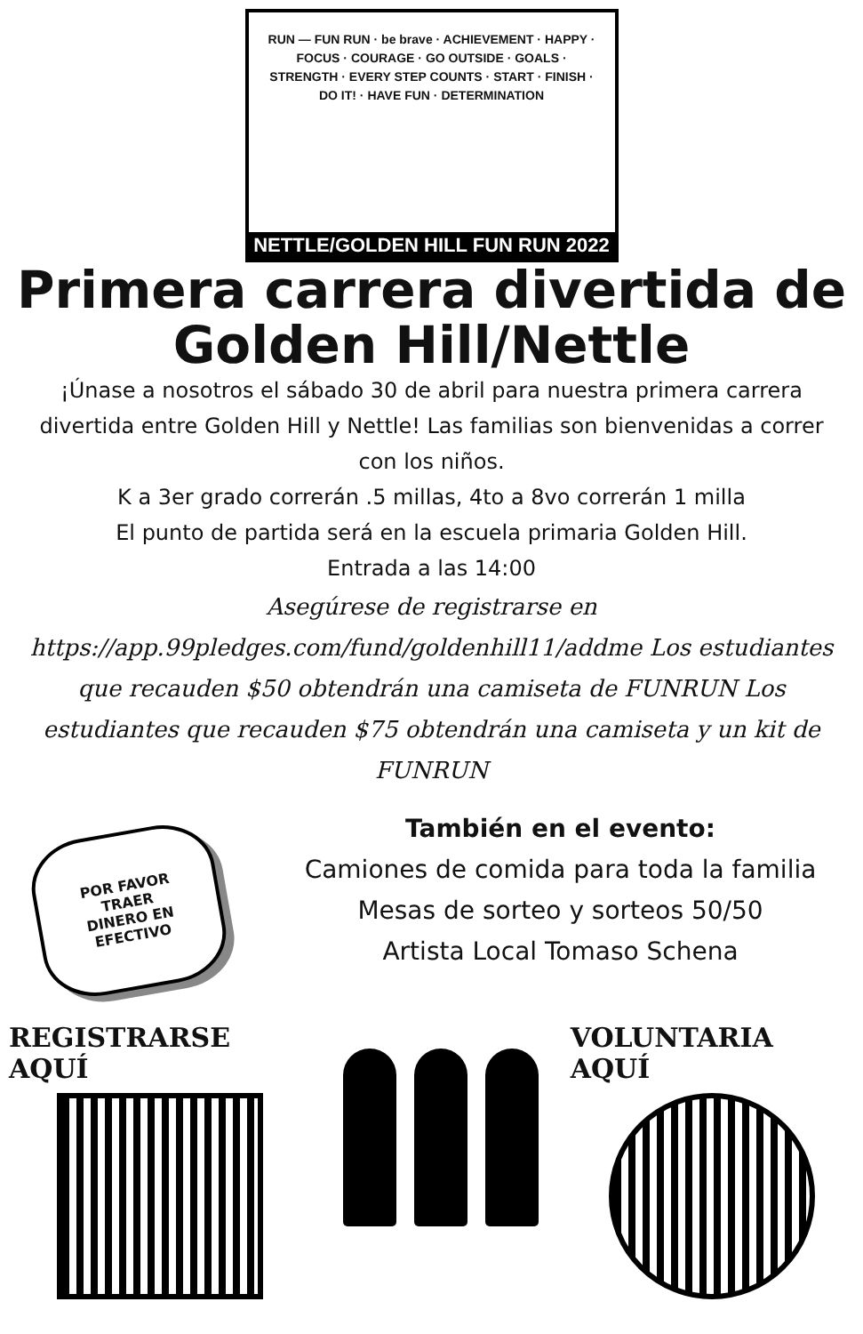RUN — FUN RUN · be brave · ACHIEVEMENT · HAPPY · FOCUS · COURAGE · GO OUTSIDE · GOALS · STRENGTH · EVERY STEP COUNTS · START · FINISH · DO IT! · HAVE FUN · DETERMINATION
NETTLE/GOLDEN HILL FUN RUN 2022
Primera carrera divertida de Golden Hill/Nettle
¡Únase a nosotros el sábado 30 de abril para nuestra primera carrera divertida entre Golden Hill y Nettle! Las familias son bienvenidas a correr con los niños.
K a 3er grado correrán .5 millas, 4to a 8vo correrán 1 milla
El punto de partida será en la escuela primaria Golden Hill.
Entrada a las 14:00
Asegúrese de registrarse en https://app.99pledges.com/fund/goldenhill11/addme Los estudiantes que recauden $50 obtendrán una camiseta de FUNRUN Los estudiantes que recauden $75 obtendrán una camiseta y un kit de FUNRUN
POR FAVOR
TRAER
DINERO EN
EFECTIVO
También en el evento:
Camiones de comida para toda la familia
Mesas de sorteo y sorteos 50/50
Artista Local Tomaso Schena
REGISTRARSE AQUÍ VOLUNTARIA AQUÍ